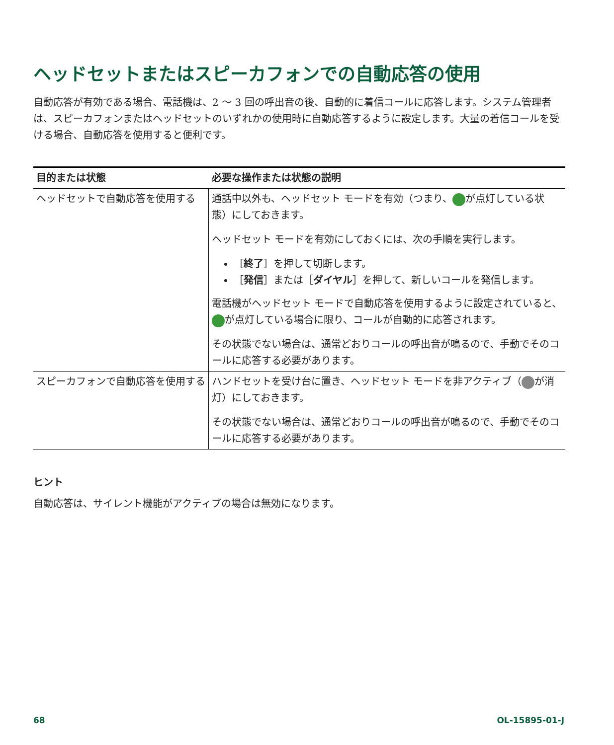ヘッドセットまたはスピーカフォンでの自動応答の使用
自動応答が有効である場合、電話機は、2 ～ 3 回の呼出音の後、自動的に着信コールに応答します。システム管理者は、スピーカフォンまたはヘッドセットのいずれかの使用時に自動応答するように設定します。大量の着信コールを受ける場合、自動応答を使用すると便利です。
| 目的または状態 | 必要な操作または状態の説明 |
| --- | --- |
| ヘッドセットで自動応答を使用する | 通話中以外も、ヘッドセット モードを有効（つまり、 が点灯している状態）にしておきます。 ヘッドセット モードを有効にしておくには、次の手順を実行します。 ［ 終了 ］を押して切断します。 ［ 発信 ］または［ ダイヤル ］を押して、新しいコールを発信します。 電話機がヘッドセット モードで自動応答を使用するように設定されていると、 が点灯している場合に限り、コールが自動的に応答されます。 その状態でない場合は、通常どおりコールの呼出音が鳴るので、手動でそのコールに応答する必要があります。 |
| スピーカフォンで自動応答を使用する | ハンドセットを受け台に置き、ヘッドセット モードを非アクティブ（ が消灯）にしておきます。 その状態でない場合は、通常どおりコールの呼出音が鳴るので、手動でそのコールに応答する必要があります。 |
ヒント
自動応答は、サイレント機能がアクティブの場合は無効になります。
68 OL-15895-01-J